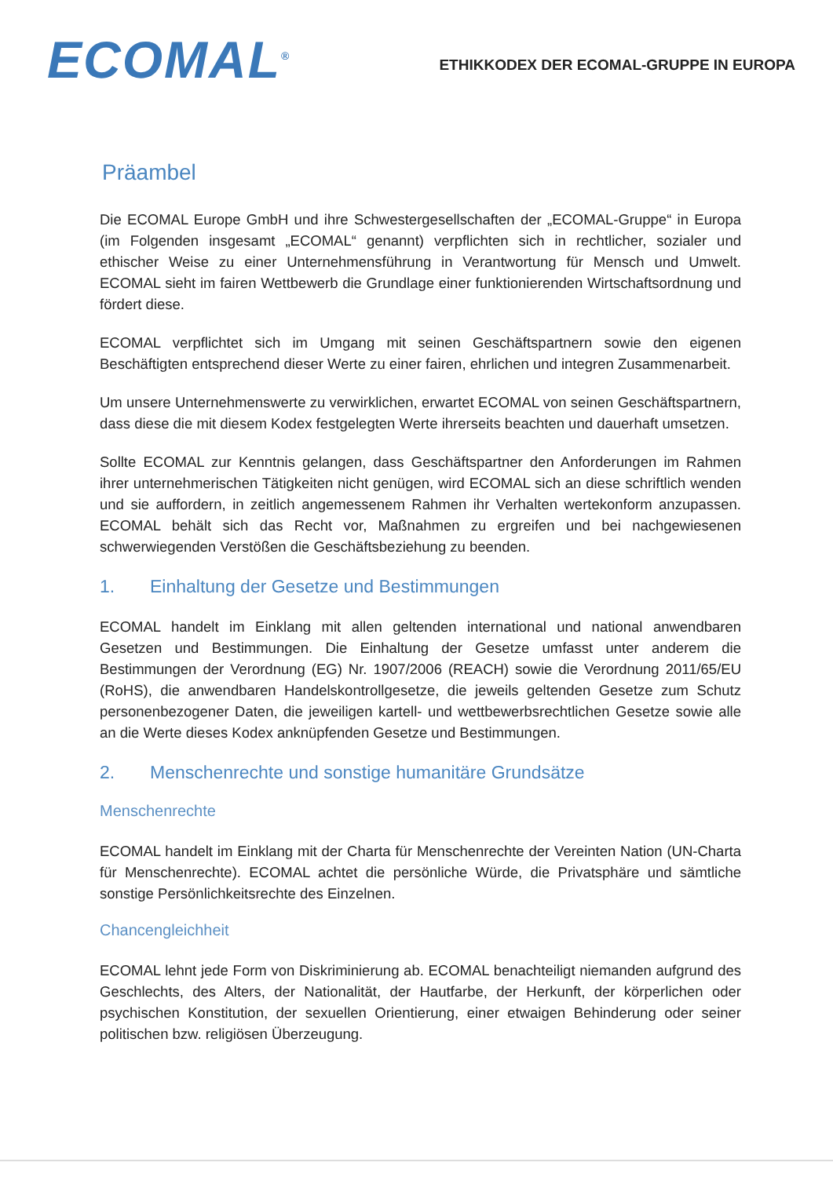ECOMAL<sup>®</sup>
ETHIKKODEX DER ECOMAL-GRUPPE IN EUROPA
Präambel
Die ECOMAL Europe GmbH und ihre Schwestergesellschaften der „ECOMAL-Gruppe“ in Europa (im Folgenden insgesamt „ECOMAL“ genannt) verpflichten sich in rechtlicher, sozialer und ethischer Weise zu einer Unternehmensführung in Verantwortung für Mensch und Umwelt. ECOMAL sieht im fairen Wettbewerb die Grundlage einer funktionierenden Wirtschaftsordnung und fördert diese.
ECOMAL verpflichtet sich im Umgang mit seinen Geschäftspartnern sowie den eigenen Beschäftigten entsprechend dieser Werte zu einer fairen, ehrlichen und integren Zusammenarbeit.
Um unsere Unternehmenswerte zu verwirklichen, erwartet ECOMAL von seinen Geschäftspartnern, dass diese die mit diesem Kodex festgelegten Werte ihrerseits beachten und dauerhaft umsetzen.
Sollte ECOMAL zur Kenntnis gelangen, dass Geschäftspartner den Anforderungen im Rahmen ihrer unternehmerischen Tätigkeiten nicht genügen, wird ECOMAL sich an diese schriftlich wenden und sie auffordern, in zeitlich angemessenem Rahmen ihr Verhalten wertekonform anzupassen. ECOMAL behält sich das Recht vor, Maßnahmen zu ergreifen und bei nachgewiesenen schwerwiegenden Verstößen die Geschäftsbeziehung zu beenden.
1. Einhaltung der Gesetze und Bestimmungen
ECOMAL handelt im Einklang mit allen geltenden international und national anwendbaren Gesetzen und Bestimmungen. Die Einhaltung der Gesetze umfasst unter anderem die Bestimmungen der Verordnung (EG) Nr. 1907/2006 (REACH) sowie die Verordnung 2011/65/EU (RoHS), die anwendbaren Handelskontrollgesetze, die jeweils geltenden Gesetze zum Schutz personenbezogener Daten, die jeweiligen kartell- und wettbewerbsrechtlichen Gesetze sowie alle an die Werte dieses Kodex anknüpfenden Gesetze und Bestimmungen.
2. Menschenrechte und sonstige humanitäre Grundsätze
Menschenrechte
ECOMAL handelt im Einklang mit der Charta für Menschenrechte der Vereinten Nation (UN-Charta für Menschenrechte). ECOMAL achtet die persönliche Würde, die Privatsphäre und sämtliche sonstige Persönlichkeitsrechte des Einzelnen.
Chancengleichheit
ECOMAL lehnt jede Form von Diskriminierung ab. ECOMAL benachteiligt niemanden aufgrund des Geschlechts, des Alters, der Nationalität, der Hautfarbe, der Herkunft, der körperlichen oder psychischen Konstitution, der sexuellen Orientierung, einer etwaigen Behinderung oder seiner politischen bzw. religiösen Überzeugung.